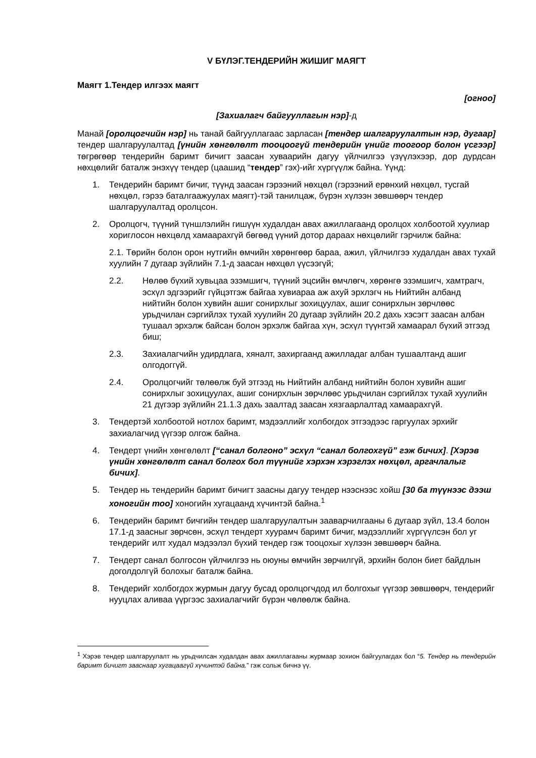V БҮЛЭГ.ТЕНДЕРИЙН ЖИШИГ МАЯГТ
Маягт 1.Тендер илгээх маягт
[огноо]
[Захиалагч байгууллагын нэр]-д
Манай [оролцогчийн нэр] нь танай байгууллагаас зарласан [тендер шалгаруулалтын нэр, дугаар] тендер шалгаруулалтад [үнийн хөнгөлөлт тооцоогүй тендерийн үнийг тоогоор болон үсгээр] төгрөгөөр тендерийн баримт бичигт заасан хуваарийн дагуу үйлчилгээ үзүүлэхээр, дор дурдсан нөхцөлийг баталж энэхүү тендер (цаашид “тендер” гэх)-ийг хүргүүлж байна. Үүнд:
1. Тендерийн баримт бичиг, түүнд заасан гэрээний нөхцөл (гэрээний ерөнхий нөхцөл, тусгай нөхцөл, гэрээ баталгаажуулах маягт)-тэй танилцаж, бүрэн хүлээн зөвшөөрч тендер шалгаруулалтад оролцсон.
2. Оролцогч, түүний түншлэлийн гишүүн худалдан авах ажиллагаанд оролцох холбоотой хуулиар хориглосон нөхцөлд хамаарахгүй бөгөөд үүний дотор дараах нөхцөлийг гэрчилж байна:
2.1. Төрийн болон орон нутгийн өмчийн хөрөнгөөр бараа, ажил, үйлчилгээ худалдан авах тухай хуулийн 7 дугаар зүйлийн 7.1-д заасан нөхцөл үүсээгүй;
2.2. Нөлөө бүхий хувьцаа эзэмшигч, түүний эцсийн өмчлөгч, хөрөнгө эзэмшигч, хамтрагч, эсхүл эдгээрийг гүйцэтгэж байгаа хувиараа аж ахуй эрхлэгч нь Нийтийн албанд нийтийн болон хувийн ашиг сонирхлыг зохицуулах, ашиг сонирхлын зөрчлөөс урьдчилан сэргийлэх тухай хуулийн 20 дугаар зүйлийн 20.2 дахь хэсэгт заасан албан тушаал эрхэлж байсан болон эрхэлж байгаа хүн, эсхүл түүнтэй хамаарал бүхий этгээд биш;
2.3. Захиалагчийн удирдлага, хяналт, захиргаанд ажилладаг албан тушаалтанд ашиг олгодоггүй.
2.4. Оролцогчийг төлөөлж буй этгээд нь Нийтийн албанд нийтийн болон хувийн ашиг сонирхлыг зохицуулах, ашиг сонирхлын зөрчлөөс урьдчилан сэргийлэх тухай хуулийн 21 дүгээр зүйлийн 21.1.3 дахь заалтад заасан хязгаарлалтад хамаарахгүй.
3. Тендертэй холбоотой нотлох баримт, мэдээллийг холбогдох этгээдээс гаргуулах эрхийг захиалагчид үүгээр олгож байна.
4. Тендерт үнийн хөнгөлөлт [“санал болгоно” эсхүл “санал болгохгүй” гэж бичих]. [Хэрэв үнийн хөнгөлөлт санал болгох бол түүнийг хэрхэн хэрэглэх нөхцөл, аргачлалыг бичих].
5. Тендер нь тендерийн баримт бичигт заасны дагуу тендер нээснээс хойш [30 ба түүнээс дээш хоногийн тоо] хоногийн хугацаанд хүчинтэй байна.<sup>1</sup>
6. Тендерийн баримт бичгийн тендер шалгаруулалтын зааварчилгааны 6 дугаар зүйл, 13.4 болон 17.1-д заасныг зөрчсөн, эсхүл тендерт хуурамч баримт бичиг, мэдээллийг хүргүүлсэн бол уг тендерийг илт худал мэдээлэл бүхий тендер гэж тооцохыг хүлээн зөвшөөрч байна.
7. Тендерт санал болгосон үйлчилгээ нь оюуны өмчийн зөрчилгүй, эрхийн болон биет байдлын доголдолгүй болохыг баталж байна.
8. Тендерийг холбогдох журмын дагуу бусад оролцогчдод ил болгохыг үүгээр зөвшөөрч, тендерийг нууцлах аливаа үүргээс захиалагчийг бүрэн чөлөөлж байна.
<sup>1</sup> Хэрэв тендер шалгаруулалт нь урьдчилсан худалдан авах ажиллагааны журмаар зохион байгуулагдах бол “5. Тендер нь тендерийн баримт бичигт зааснаар хугацаагүй хүчинтэй байна.” гэж сольж бичнэ үү.